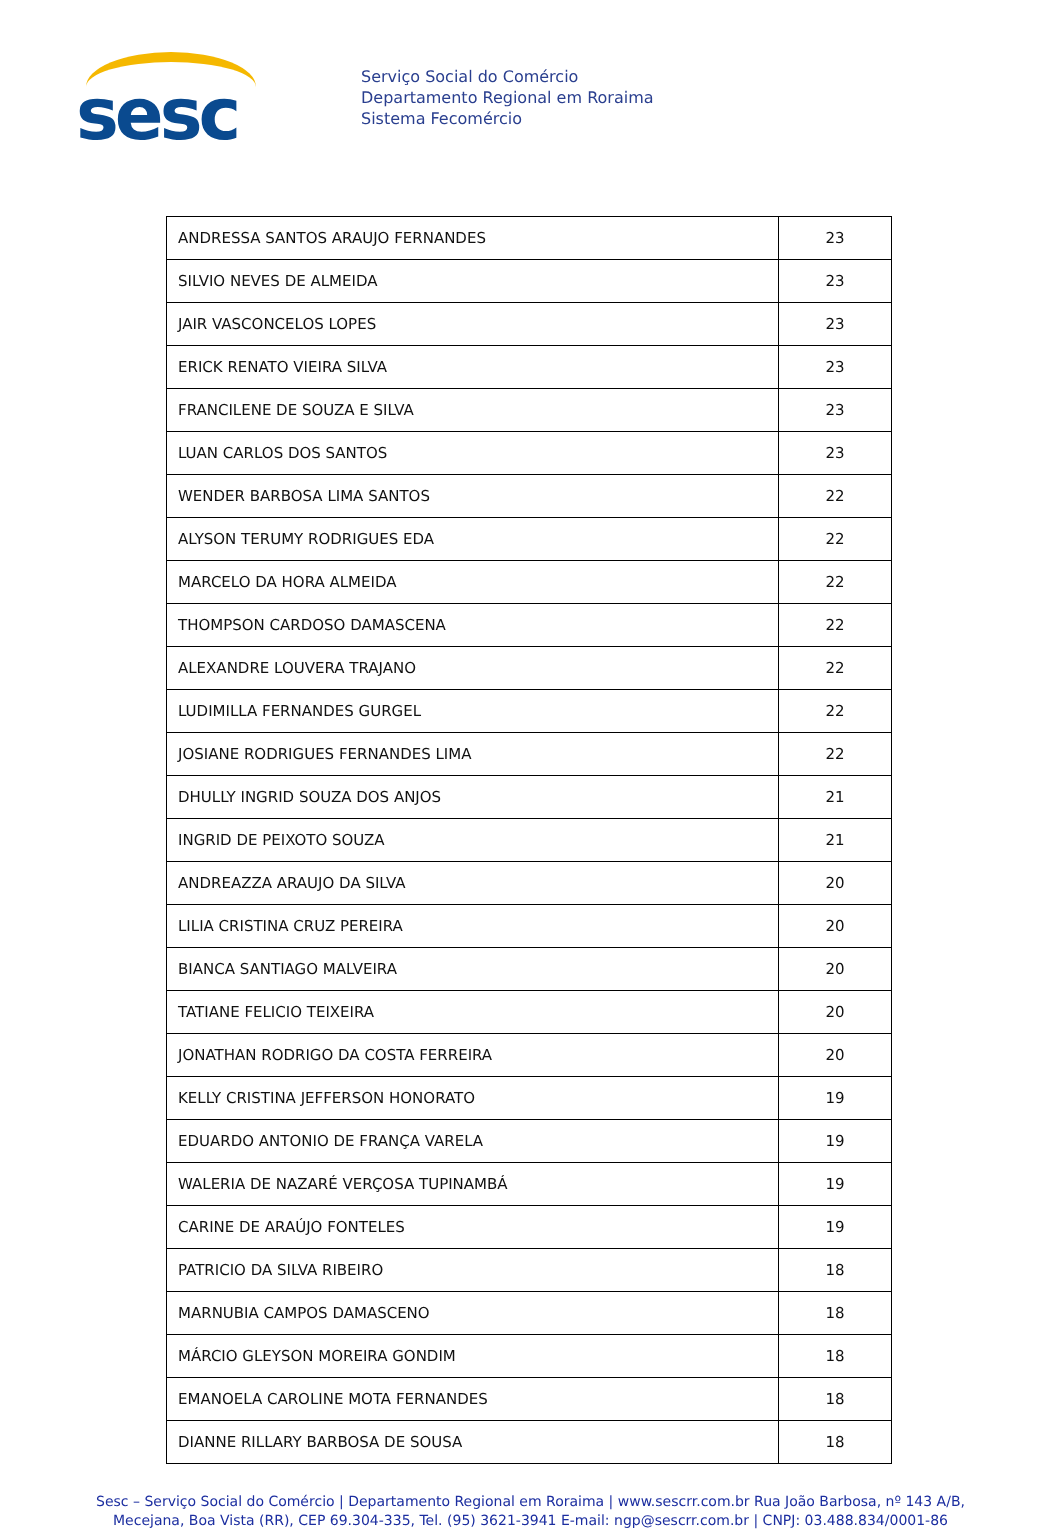sesc
Serviço Social do Comércio
Departamento Regional em Roraima
Sistema Fecomércio
| ANDRESSA SANTOS ARAUJO FERNANDES | 23 |
| SILVIO NEVES DE ALMEIDA | 23 |
| JAIR VASCONCELOS LOPES | 23 |
| ERICK RENATO VIEIRA SILVA | 23 |
| FRANCILENE DE SOUZA E SILVA | 23 |
| LUAN CARLOS DOS SANTOS | 23 |
| WENDER BARBOSA LIMA SANTOS | 22 |
| ALYSON TERUMY RODRIGUES EDA | 22 |
| MARCELO DA HORA ALMEIDA | 22 |
| THOMPSON CARDOSO DAMASCENA | 22 |
| ALEXANDRE LOUVERA TRAJANO | 22 |
| LUDIMILLA FERNANDES GURGEL | 22 |
| JOSIANE RODRIGUES FERNANDES LIMA | 22 |
| DHULLY INGRID SOUZA DOS ANJOS | 21 |
| INGRID DE PEIXOTO SOUZA | 21 |
| ANDREAZZA ARAUJO DA SILVA | 20 |
| LILIA CRISTINA CRUZ PEREIRA | 20 |
| BIANCA SANTIAGO MALVEIRA | 20 |
| TATIANE FELICIO TEIXEIRA | 20 |
| JONATHAN RODRIGO DA COSTA FERREIRA | 20 |
| KELLY CRISTINA JEFFERSON HONORATO | 19 |
| EDUARDO ANTONIO DE FRANÇA VARELA | 19 |
| WALERIA DE NAZARÉ VERÇOSA TUPINAMBÁ | 19 |
| CARINE DE ARAÚJO FONTELES | 19 |
| PATRICIO DA SILVA RIBEIRO | 18 |
| MARNUBIA CAMPOS DAMASCENO | 18 |
| MÁRCIO GLEYSON MOREIRA GONDIM | 18 |
| EMANOELA CAROLINE MOTA FERNANDES | 18 |
| DIANNE RILLARY BARBOSA DE SOUSA | 18 |
Sesc – Serviço Social do Comércio | Departamento Regional em Roraima | www.sescrr.com.br Rua João Barbosa, nº 143 A/B,
Mecejana, Boa Vista (RR), CEP 69.304-335, Tel. (95) 3621-3941 E-mail: ngp@sescrr.com.br | CNPJ: 03.488.834/0001-86